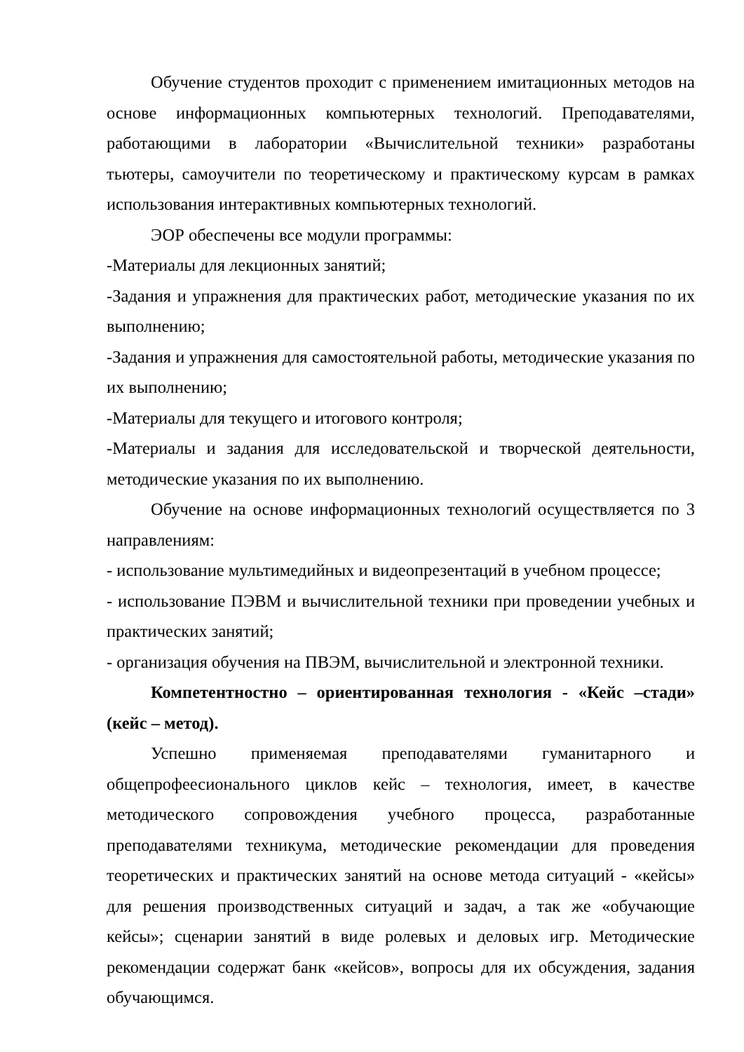Обучение студентов проходит с применением имитационных методов на основе информационных компьютерных технологий. Преподавателями, работающими в лаборатории «Вычислительной техники» разработаны тьютеры, самоучители по теоретическому и практическому курсам в рамках использования интерактивных компьютерных технологий.
ЭОР обеспечены все модули программы:
-Материалы для лекционных занятий;
-Задания и упражнения для практических работ, методические указания по их выполнению;
-Задания и упражнения для самостоятельной работы, методические указания по их выполнению;
-Материалы для текущего и итогового контроля;
-Материалы и задания для исследовательской и творческой деятельности, методические указания по их выполнению.
Обучение на основе информационных технологий осуществляется по 3 направлениям:
- использование мультимедийных и видеопрезентаций в учебном процессе;
- использование ПЭВМ и вычислительной техники при проведении учебных и практических занятий;
- организация обучения на ПВЭМ, вычислительной и электронной техники.
Компетентностно – ориентированная технология - «Кейс –стади» (кейс – метод).
Успешно применяемая преподавателями гуманитарного и общепрофеесионального циклов кейс – технология, имеет, в качестве методического сопровождения учебного процесса, разработанные преподавателями техникума, методические рекомендации для проведения теоретических и практических занятий на основе метода ситуаций - «кейсы» для решения производственных ситуаций и задач, а так же «обучающие кейсы»; сценарии занятий в виде ролевых и деловых игр. Методические рекомендации содержат банк «кейсов», вопросы для их обсуждения, задания обучающимся.